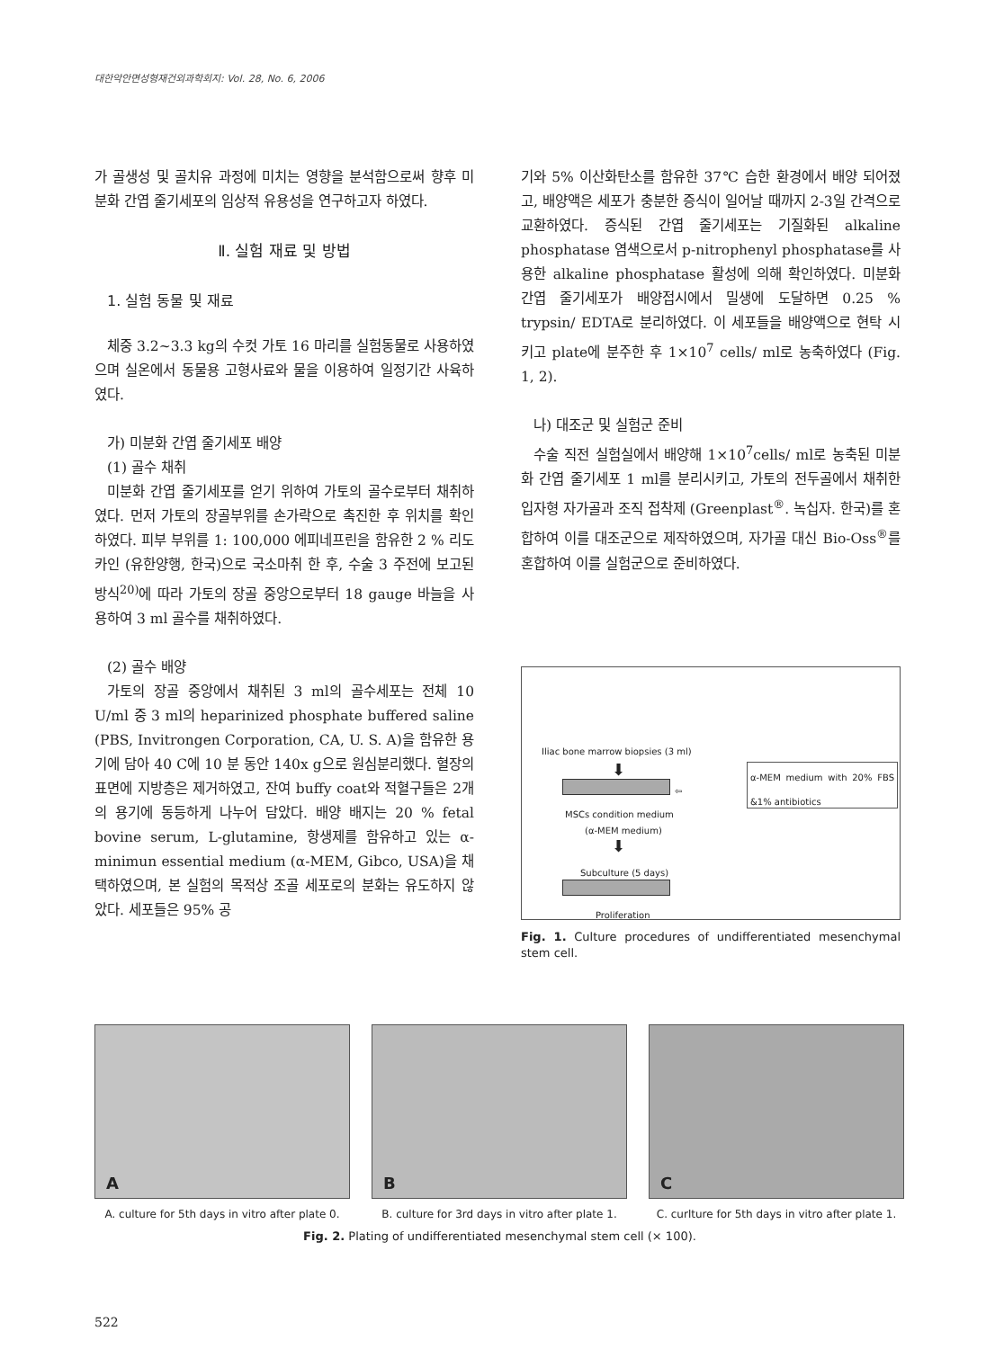대한악안면성형재건외과학회지: Vol. 28, No. 6, 2006
가 골생성 및 골치유 과정에 미치는 영향을 분석함으로써 향후 미분화 간엽 줄기세포의 임상적 유용성을 연구하고자 하였다.
Ⅱ. 실험 재료 및 방법
1. 실험 동물 및 재료
체중 3.2~3.3 kg의 수컷 가토 16 마리를 실험동물로 사용하였으며 실온에서 동물용 고형사료와 물을 이용하여 일정기간 사육하였다.
가) 미분화 간엽 줄기세포 배양
(1) 골수 채취
미분화 간엽 줄기세포를 얻기 위하여 가토의 골수로부터 채취하였다. 먼저 가토의 장골부위를 손가락으로 촉진한 후 위치를 확인하였다. 피부 부위를 1: 100,000 에피네프린을 함유한 2 % 리도카인 (유한양행, 한국)으로 국소마취 한 후, 수술 3 주전에 보고된 방식<sup>20)</sup>에 따라 가토의 장골 중앙으로부터 18 gauge 바늘을 사용하여 3 ml 골수를 채취하였다.
(2) 골수 배양
가토의 장골 중앙에서 채취된 3 ml의 골수세포는 전체 10 U/ml 중 3 ml의 heparinized phosphate buffered saline (PBS, Invitrongen Corporation, CA, U. S. A)을 함유한 용기에 담아 40 C에 10 분 동안 140x g으로 원심분리했다. 혈장의 표면에 지방층은 제거하였고, 잔여 buffy coat와 적혈구들은 2개의 용기에 동등하게 나누어 담았다. 배양 배지는 20 % fetal bovine serum, L-glutamine, 항생제를 함유하고 있는 α-minimun essential medium (α-MEM, Gibco, USA)을 채택하였으며, 본 실험의 목적상 조골 세포로의 분화는 유도하지 않았다. 세포들은 95% 공
기와 5% 이산화탄소를 함유한 37℃ 습한 환경에서 배양 되어졌고, 배양액은 세포가 충분한 증식이 일어날 때까지 2-3일 간격으로 교환하였다. 증식된 간엽 줄기세포는 기질화된 alkaline phosphatase 염색으로서 p-nitrophenyl phosphatase를 사용한 alkaline phosphatase 활성에 의해 확인하였다. 미분화 간엽 줄기세포가 배양접시에서 밀생에 도달하면 0.25 % trypsin/ EDTA로 분리하였다. 이 세포들을 배양액으로 현탁 시키고 plate에 분주한 후 1×10<sup>7</sup> cells/ ml로 농축하였다 (Fig. 1, 2).
나) 대조군 및 실험군 준비
수술 직전 실험실에서 배양해 1×10<sup>7</sup>cells/ ml로 농축된 미분화 간엽 줄기세포 1 ml를 분리시키고, 가토의 전두골에서 채취한 입자형 자가골과 조직 접착제 (Greenplast<sup>®</sup>. 녹십자. 한국)를 혼합하여 이를 대조군으로 제작하였으며, 자가골 대신 Bio-Oss<sup>®</sup>를 혼합하여 이를 실험군으로 준비하였다.
Iliac bone marrow biopsies (3 ml)
⬇
⇦
α-MEM medium with 20% FBS &1% antibiotics
MSCs condition medium
(α-MEM medium)
⬇
Subculture (5 days)
Proliferation
Fig. 1. Culture procedures of undifferentiated mesenchymal stem cell.
A
A. culture for 5th days in vitro after plate 0.
B
B. culture for 3rd days in vitro after plate 1.
C
C. curlture for 5th days in vitro after plate 1.
Fig. 2. Plating of undifferentiated mesenchymal stem cell (× 100).
522